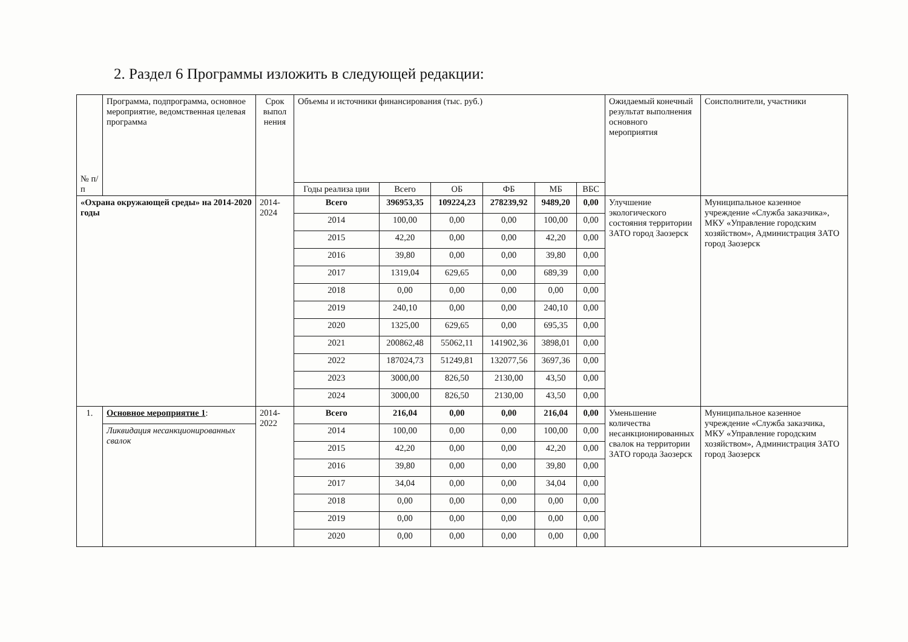2. Раздел 6 Программы изложить в следующей редакции:
| № п/п | Программа, подпрограмма, основное мероприятие, ведомственная целевая программа | Срок выпол нения | Объемы и источники финансирования (тыс. руб.) | | | | | | Ожидаемый конечный результат выполнения основного мероприятия | Соисполнители, участники |
| --- | --- | --- | --- | --- | --- | --- | --- | --- | --- | --- |
| | | | Годы реализа ции | Всего | ОБ | ФБ | МБ | ВБС | | |
| «Охрана окружающей среды» на 2014-2020 годы | | 2014-2024 | Всего | 396953,35 | 109224,23 | 278239,92 | 9489,20 | 0,00 | Улучшение экологического состояния территории ЗАТО город Заозерск | Муниципальное казенное учреждение «Служба заказчика», МКУ «Управление городским хозяйством», Администрация ЗАТО город Заозерск |
| | | | 2014 | 100,00 | 0,00 | 0,00 | 100,00 | 0,00 | | |
| | | | 2015 | 42,20 | 0,00 | 0,00 | 42,20 | 0,00 | | |
| | | | 2016 | 39,80 | 0,00 | 0,00 | 39,80 | 0,00 | | |
| | | | 2017 | 1319,04 | 629,65 | 0,00 | 689,39 | 0,00 | | |
| | | | 2018 | 0,00 | 0,00 | 0,00 | 0,00 | 0,00 | | |
| | | | 2019 | 240,10 | 0,00 | 0,00 | 240,10 | 0,00 | | |
| | | | 2020 | 1325,00 | 629,65 | 0,00 | 695,35 | 0,00 | | |
| | | | 2021 | 200862,48 | 55062,11 | 141902,36 | 3898,01 | 0,00 | | |
| | | | 2022 | 187024,73 | 51249,81 | 132077,56 | 3697,36 | 0,00 | | |
| | | | 2023 | 3000,00 | 826,50 | 2130,00 | 43,50 | 0,00 | | |
| | | | 2024 | 3000,00 | 826,50 | 2130,00 | 43,50 | 0,00 | | |
| 1. | Основное мероприятие 1 : | 2014-2022 | Всего | 216,04 | 0,00 | 0,00 | 216,04 | 0,00 | Уменьшение количества несанкционированных свалок на территории ЗАТО города Заозерск | Муниципальное казенное учреждение «Служба заказчика, МКУ «Управление городским хозяйством», Администрация ЗАТО город Заозерск |
| | Ликвидация несанкционированных свалок | | 2014 | 100,00 | 0,00 | 0,00 | 100,00 | 0,00 | | |
| | | | 2015 | 42,20 | 0,00 | 0,00 | 42,20 | 0,00 | | |
| | | | 2016 | 39,80 | 0,00 | 0,00 | 39,80 | 0,00 | | |
| | | | 2017 | 34,04 | 0,00 | 0,00 | 34,04 | 0,00 | | |
| | | | 2018 | 0,00 | 0,00 | 0,00 | 0,00 | 0,00 | | |
| | | | 2019 | 0,00 | 0,00 | 0,00 | 0,00 | 0,00 | | |
| | | | 2020 | 0,00 | 0,00 | 0,00 | 0,00 | 0,00 | | |